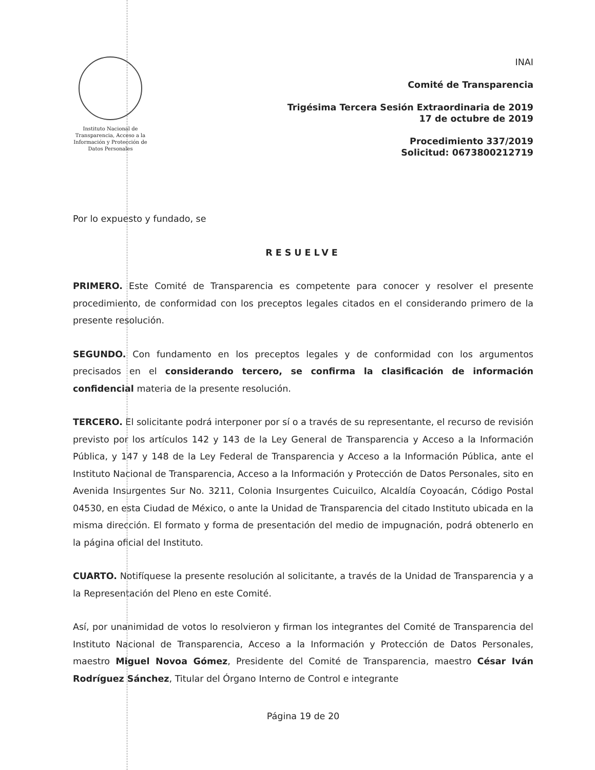Instituto Nacional de Transparencia, Acceso a la Información y Protección de Datos Personales
INAI
Comité de Transparencia
Trigésima Tercera Sesión Extraordinaria de 2019
17 de octubre de 2019
Procedimiento 337/2019
Solicitud: 0673800212719
Por lo expuesto y fundado, se
RESUELVE
PRIMERO. Este Comité de Transparencia es competente para conocer y resolver el presente procedimiento, de conformidad con los preceptos legales citados en el considerando primero de la presente resolución.
SEGUNDO. Con fundamento en los preceptos legales y de conformidad con los argumentos precisados en el considerando tercero, se confirma la clasificación de información confidencial materia de la presente resolución.
TERCERO. El solicitante podrá interponer por sí o a través de su representante, el recurso de revisión previsto por los artículos 142 y 143 de la Ley General de Transparencia y Acceso a la Información Pública, y 147 y 148 de la Ley Federal de Transparencia y Acceso a la Información Pública, ante el Instituto Nacional de Transparencia, Acceso a la Información y Protección de Datos Personales, sito en Avenida Insurgentes Sur No. 3211, Colonia Insurgentes Cuicuilco, Alcaldía Coyoacán, Código Postal 04530, en esta Ciudad de México, o ante la Unidad de Transparencia del citado Instituto ubicada en la misma dirección. El formato y forma de presentación del medio de impugnación, podrá obtenerlo en la página oficial del Instituto.
CUARTO. Notifíquese la presente resolución al solicitante, a través de la Unidad de Transparencia y a la Representación del Pleno en este Comité.
Así, por unanimidad de votos lo resolvieron y firman los integrantes del Comité de Transparencia del Instituto Nacional de Transparencia, Acceso a la Información y Protección de Datos Personales, maestro Miguel Novoa Gómez, Presidente del Comité de Transparencia, maestro César Iván Rodríguez Sánchez, Titular del Órgano Interno de Control e integrante
Página 19 de 20